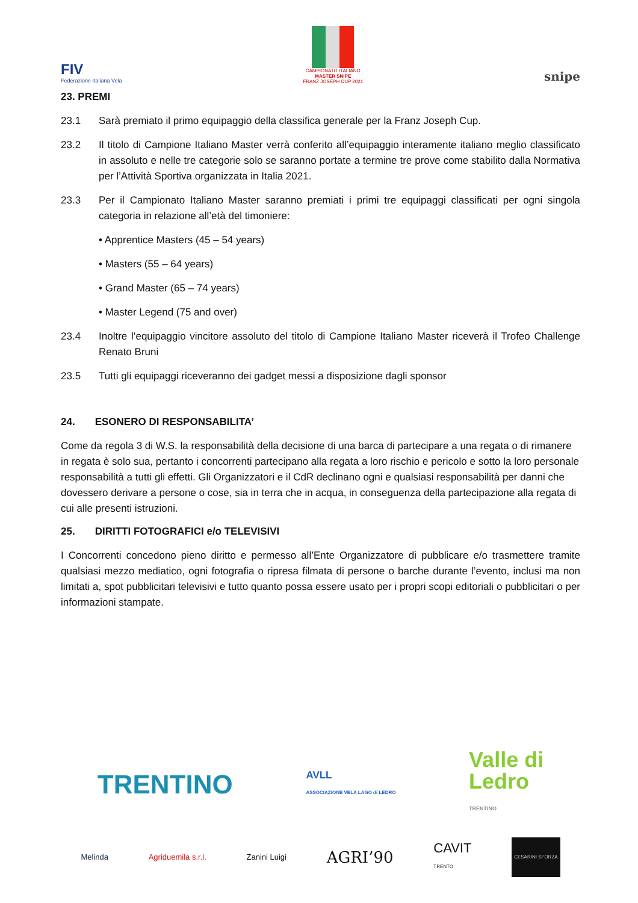FIV
Federazione Italiana Vela
CAMPIONATO ITALIANO
MASTER SNIPE
FRANZ JOSEPH CUP 2021
snipe
23. PREMI
23.1 Sarà premiato il primo equipaggio della classifica generale per la Franz Joseph Cup.
23.2 Il titolo di Campione Italiano Master verrà conferito all’equipaggio interamente italiano meglio classificato in assoluto e nelle tre categorie solo se saranno portate a termine tre prove come stabilito dalla Normativa per l’Attività Sportiva organizzata in Italia 2021.
23.3 Per il Campionato Italiano Master saranno premiati i primi tre equipaggi classificati per ogni singola categoria in relazione all’età del timoniere:
• Apprentice Masters (45 – 54 years)
• Masters (55 – 64 years)
• Grand Master (65 – 74 years)
• Master Legend (75 and over)
23.4 Inoltre l’equipaggio vincitore assoluto del titolo di Campione Italiano Master riceverà il Trofeo Challenge Renato Bruni
23.5 Tutti gli equipaggi riceveranno dei gadget messi a disposizione dagli sponsor
24. ESONERO DI RESPONSABILITA’
Come da regola 3 di W.S. la responsabilità della decisione di una barca di partecipare a una regata o di rimanere in regata è solo sua, pertanto i concorrenti partecipano alla regata a loro rischio e pericolo e sotto la loro personale responsabilità a tutti gli effetti. Gli Organizzatori e il CdR declinano ogni e qualsiasi responsabilità per danni che dovessero derivare a persone o cose, sia in terra che in acqua, in conseguenza della partecipazione alla regata di cui alle presenti istruzioni.
25. DIRITTI FOTOGRAFICI e/o TELEVISIVI
I Concorrenti concedono pieno diritto e permesso all’Ente Organizzatore di pubblicare e/o trasmettere tramite qualsiasi mezzo mediatico, ogni fotografia o ripresa filmata di persone o barche durante l’evento, inclusi ma non limitati a, spot pubblicitari televisivi e tutto quanto possa essere usato per i propri scopi editoriali o pubblicitari o per informazioni stampate.
TRENTINO AVLL
ASSOCIAZIONE VELA LAGO di LEDRO Valle di
Ledro
TRENTINO
Melinda Agriduemila s.r.l. Zanini Luigi AGRI’90 CAVIT
TRENTO CESARINI SFORZA